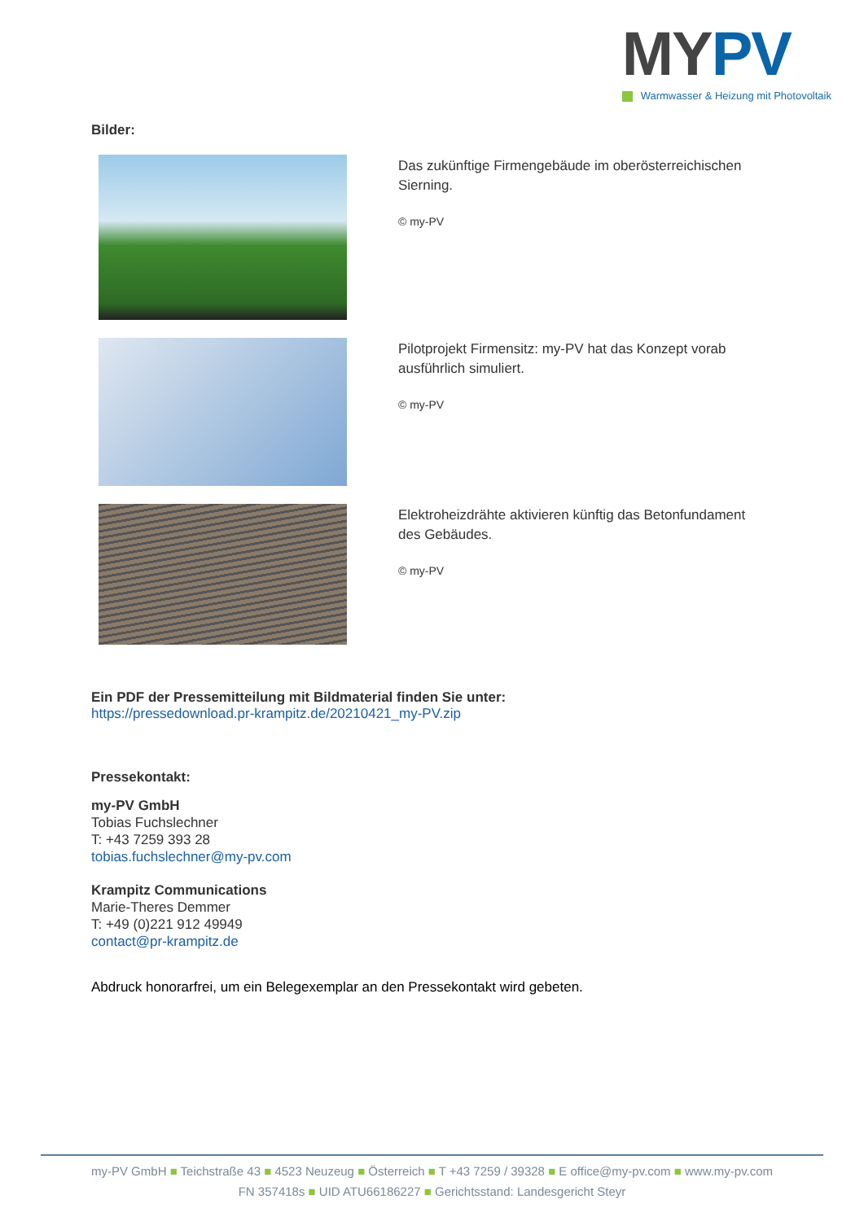MY PV
Warmwasser & Heizung mit Photovoltaik
Bilder:
Das zukünftige Firmengebäude im oberösterreichischen Sierning.
© my-PV
Pilotprojekt Firmensitz: my-PV hat das Konzept vorab ausführlich simuliert.
© my-PV
Elektroheizdrähte aktivieren künftig das Betonfundament des Gebäudes.
© my-PV
Ein PDF der Pressemitteilung mit Bildmaterial finden Sie unter:
https://pressedownload.pr-krampitz.de/20210421_my-PV.zip
Pressekontakt:
my-PV GmbH
Tobias Fuchslechner
T: +43 7259 393 28
tobias.fuchslechner@my-pv.com
Krampitz Communications
Marie-Theres Demmer
T: +49 (0)221 912 49949
contact@pr-krampitz.de
Abdruck honorarfrei, um ein Belegexemplar an den Pressekontakt wird gebeten.
my-PV GmbH ■ Teichstraße 43 ■ 4523 Neuzeug ■ Österreich ■ T +43 7259 / 39328 ■ E office@my-pv.com ■ www.my-pv.com
FN 357418s ■ UID ATU66186227 ■ Gerichtsstand: Landesgericht Steyr